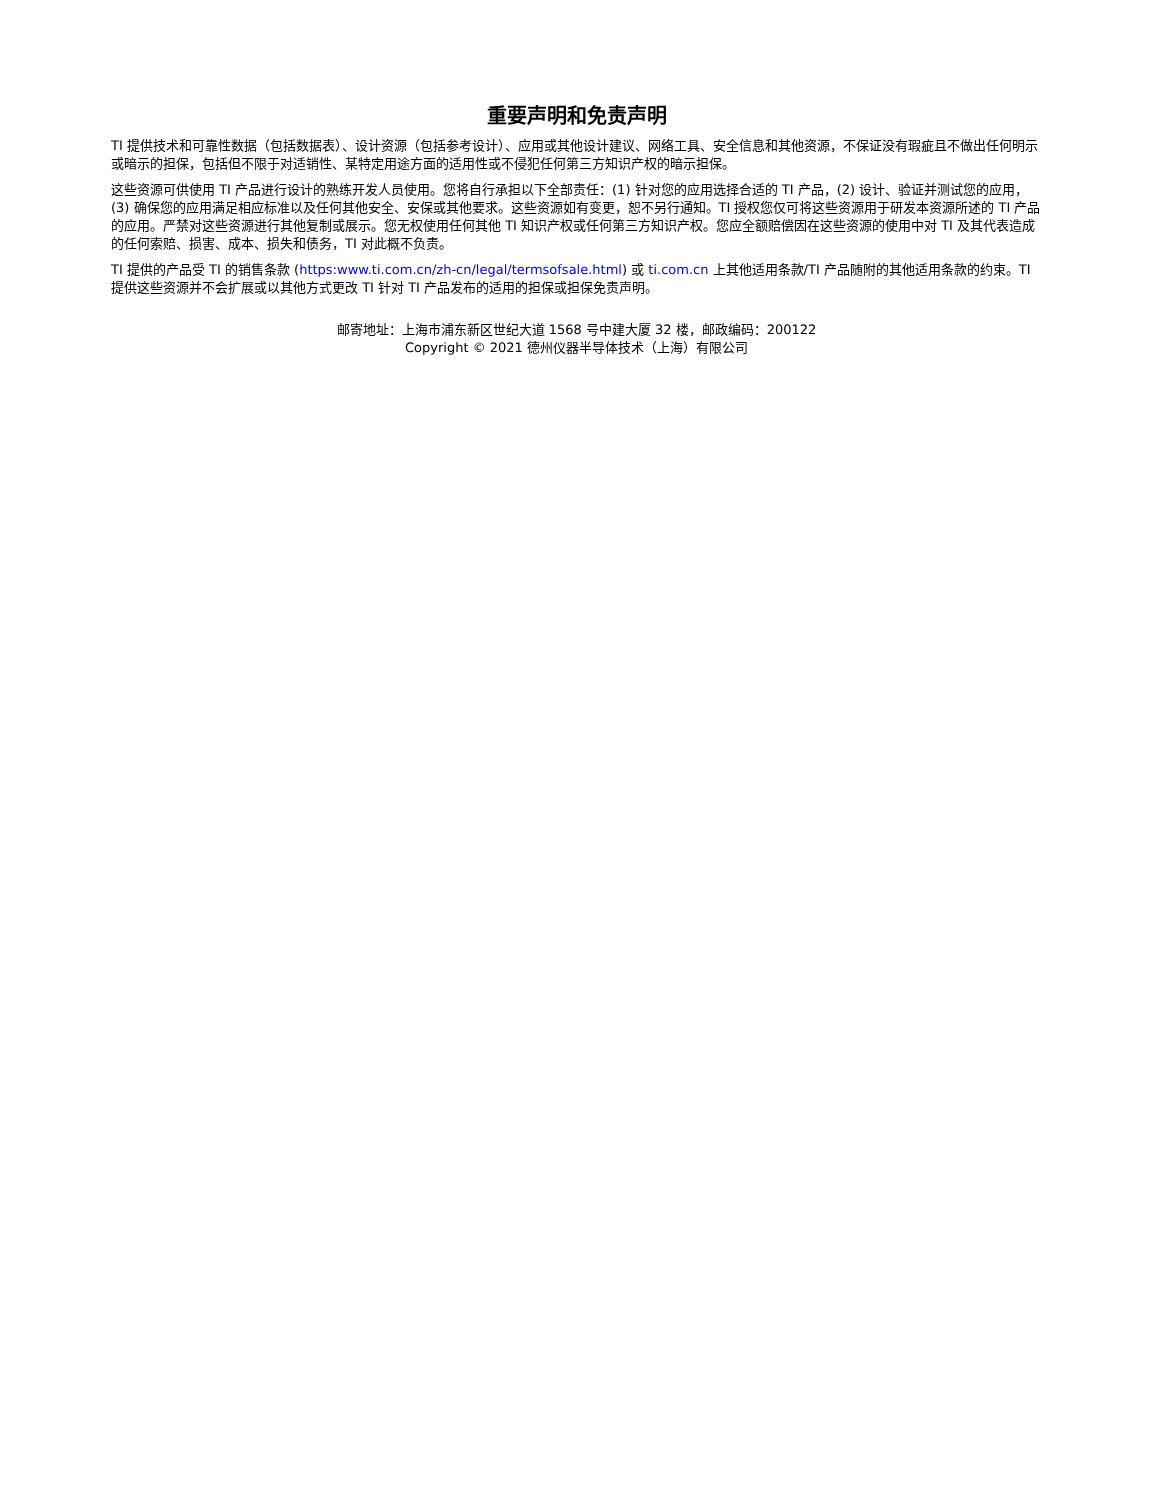重要声明和免责声明
TI 提供技术和可靠性数据（包括数据表）、设计资源（包括参考设计）、应用或其他设计建议、网络工具、安全信息和其他资源，不保证没有瑕疵且不做出任何明示或暗示的担保，包括但不限于对适销性、某特定用途方面的适用性或不侵犯任何第三方知识产权的暗示担保。
这些资源可供使用 TI 产品进行设计的熟练开发人员使用。您将自行承担以下全部责任：(1) 针对您的应用选择合适的 TI 产品，(2) 设计、验证并测试您的应用，(3) 确保您的应用满足相应标准以及任何其他安全、安保或其他要求。这些资源如有变更，恕不另行通知。TI 授权您仅可将这些资源用于研发本资源所述的 TI 产品的应用。严禁对这些资源进行其他复制或展示。您无权使用任何其他 TI 知识产权或任何第三方知识产权。您应全额赔偿因在这些资源的使用中对 TI 及其代表造成的任何索赔、损害、成本、损失和债务，TI 对此概不负责。
TI 提供的产品受 TI 的销售条款 (https:www.ti.com.cn/zh-cn/legal/termsofsale.html) 或 ti.com.cn 上其他适用条款/TI 产品随附的其他适用条款的约束。TI 提供这些资源并不会扩展或以其他方式更改 TI 针对 TI 产品发布的适用的担保或担保免责声明。
邮寄地址：上海市浦东新区世纪大道 1568 号中建大厦 32 楼，邮政编码：200122
Copyright © 2021 德州仪器半导体技术（上海）有限公司